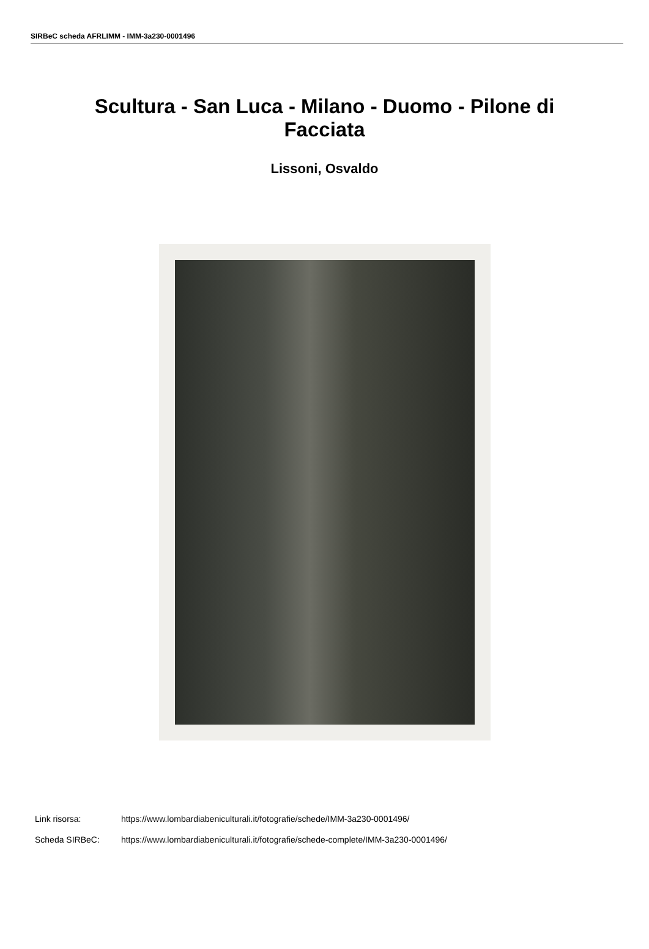SIRBeC scheda AFRLIMM - IMM-3a230-0001496
Scultura - San Luca - Milano - Duomo - Pilone di Facciata
Lissoni, Osvaldo
Link risorsa: https://www.lombardiabeniculturali.it/fotografie/schede/IMM-3a230-0001496/
Scheda SIRBeC: https://www.lombardiabeniculturali.it/fotografie/schede-complete/IMM-3a230-0001496/